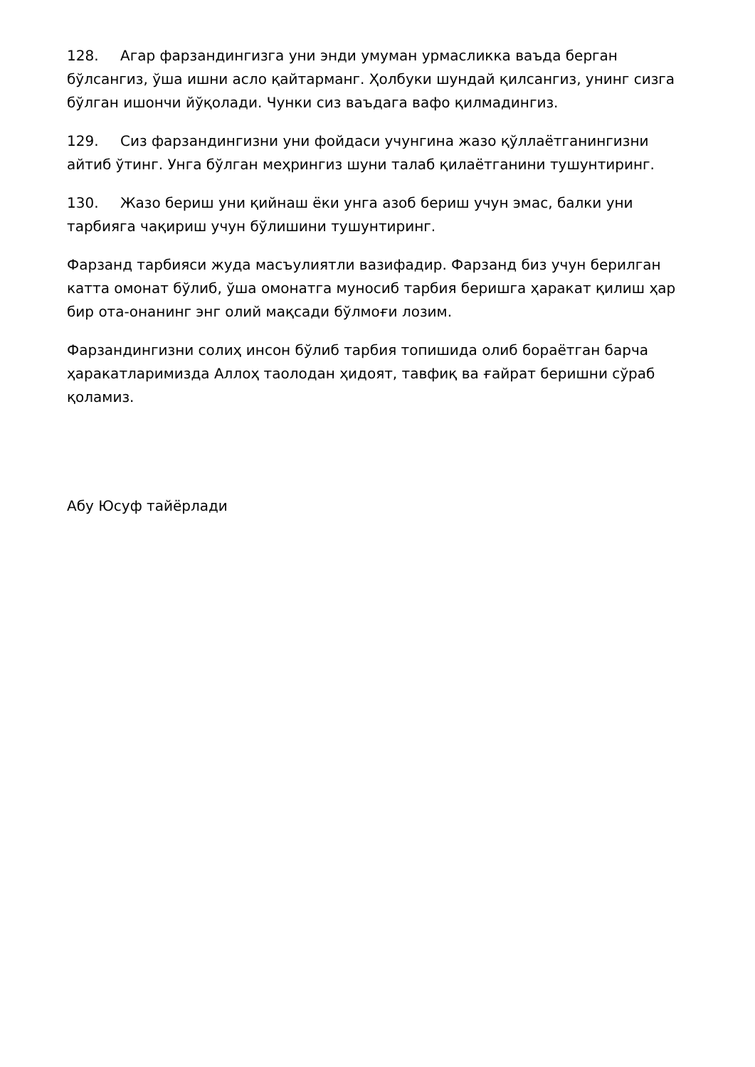128. Агар фарзандингизга уни энди умуман урмасликка ваъда берган бўлсангиз, ўша ишни асло қайтарманг. Ҳолбуки шундай қилсангиз, унинг сизга бўлган ишончи йўқолади. Чунки сиз ваъдага вафо қилмадингиз.
129. Сиз фарзандингизни уни фойдаси учунгина жазо қўллаётганингизни айтиб ўтинг. Унга бўлган меҳрингиз шуни талаб қилаётганини тушунтиринг.
130. Жазо бериш уни қийнаш ёки унга азоб бериш учун эмас, балки уни тарбияга чақириш учун бўлишини тушунтиринг.
Фарзанд тарбияси жуда масъулиятли вазифадир. Фарзанд биз учун берилган катта омонат бўлиб, ўша омонатга муносиб тарбия беришга ҳаракат қилиш ҳар бир ота-онанинг энг олий мақсади бўлмоғи лозим.
Фарзандингизни солиҳ инсон бўлиб тарбия топишида олиб бораётган барча ҳаракатларимизда Аллоҳ таолодан ҳидоят, тавфиқ ва ғайрат беришни сўраб қоламиз.
Абу Юсуф тайёрлади